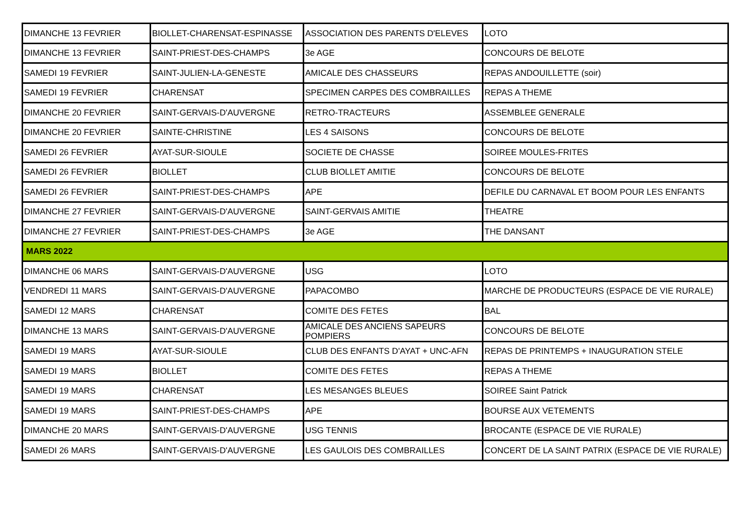| DIMANCHE 13 FEVRIER | BIOLLET-CHARENSAT-ESPINASSE | ASSOCIATION DES PARENTS D'ELEVES | LOTO |
| DIMANCHE 13 FEVRIER | SAINT-PRIEST-DES-CHAMPS | 3e AGE | CONCOURS DE BELOTE |
| SAMEDI 19 FEVRIER | SAINT-JULIEN-LA-GENESTE | AMICALE DES CHASSEURS | REPAS ANDOUILLETTE (soir) |
| SAMEDI 19 FEVRIER | CHARENSAT | SPECIMEN CARPES DES COMBRAILLES | REPAS A THEME |
| DIMANCHE 20 FEVRIER | SAINT-GERVAIS-D'AUVERGNE | RETRO-TRACTEURS | ASSEMBLEE GENERALE |
| DIMANCHE 20 FEVRIER | SAINTE-CHRISTINE | LES 4 SAISONS | CONCOURS DE BELOTE |
| SAMEDI 26 FEVRIER | AYAT-SUR-SIOULE | SOCIETE DE CHASSE | SOIREE MOULES-FRITES |
| SAMEDI 26 FEVRIER | BIOLLET | CLUB BIOLLET AMITIE | CONCOURS DE BELOTE |
| SAMEDI 26 FEVRIER | SAINT-PRIEST-DES-CHAMPS | APE | DEFILE DU CARNAVAL ET BOOM POUR LES ENFANTS |
| DIMANCHE 27 FEVRIER | SAINT-GERVAIS-D'AUVERGNE | SAINT-GERVAIS AMITIE | THEATRE |
| DIMANCHE 27 FEVRIER | SAINT-PRIEST-DES-CHAMPS | 3e AGE | THE DANSANT |
| MARS 2022 | | | |
| DIMANCHE 06 MARS | SAINT-GERVAIS-D'AUVERGNE | USG | LOTO |
| VENDREDI 11 MARS | SAINT-GERVAIS-D'AUVERGNE | PAPACOMBO | MARCHE DE PRODUCTEURS (ESPACE DE VIE RURALE) |
| SAMEDI 12 MARS | CHARENSAT | COMITE DES FETES | BAL |
| DIMANCHE 13 MARS | SAINT-GERVAIS-D'AUVERGNE | AMICALE DES ANCIENS SAPEURS POMPIERS | CONCOURS DE BELOTE |
| SAMEDI 19 MARS | AYAT-SUR-SIOULE | CLUB DES ENFANTS D'AYAT + UNC-AFN | REPAS DE PRINTEMPS + INAUGURATION STELE |
| SAMEDI 19 MARS | BIOLLET | COMITE DES FETES | REPAS A THEME |
| SAMEDI 19 MARS | CHARENSAT | LES MESANGES BLEUES | SOIREE Saint Patrick |
| SAMEDI 19 MARS | SAINT-PRIEST-DES-CHAMPS | APE | BOURSE AUX VETEMENTS |
| DIMANCHE 20 MARS | SAINT-GERVAIS-D'AUVERGNE | USG TENNIS | BROCANTE (ESPACE DE VIE RURALE) |
| SAMEDI 26 MARS | SAINT-GERVAIS-D'AUVERGNE | LES GAULOIS DES COMBRAILLES | CONCERT DE LA SAINT PATRIX (ESPACE DE VIE RURALE) |